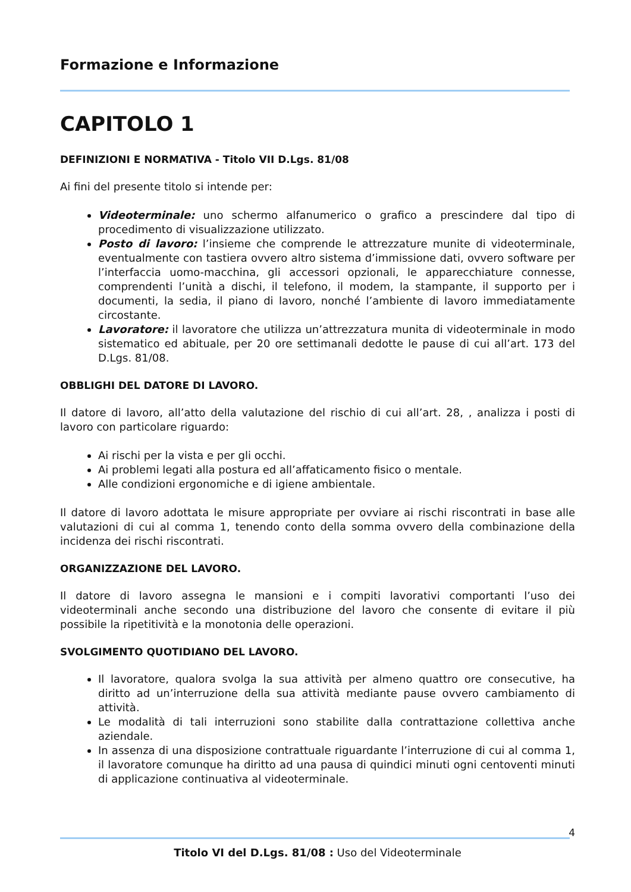Formazione e Informazione
CAPITOLO 1
DEFINIZIONI E NORMATIVA - Titolo VII D.Lgs. 81/08
Ai fini del presente titolo si intende per:
Videoterminale: uno schermo alfanumerico o grafico a prescindere dal tipo di procedimento di visualizzazione utilizzato.
Posto di lavoro: l’insieme che comprende le attrezzature munite di videoterminale, eventualmente con tastiera ovvero altro sistema d’immissione dati, ovvero software per l’interfaccia uomo-macchina, gli accessori opzionali, le apparecchiature connesse, comprendenti l’unità a dischi, il telefono, il modem, la stampante, il supporto per i documenti, la sedia, il piano di lavoro, nonché l’ambiente di lavoro immediatamente circostante.
Lavoratore: il lavoratore che utilizza un’attrezzatura munita di videoterminale in modo sistematico ed abituale, per 20 ore settimanali dedotte le pause di cui all’art. 173 del D.Lgs. 81/08.
OBBLIGHI DEL DATORE DI LAVORO.
Il datore di lavoro, all’atto della valutazione del rischio di cui all’art. 28, , analizza i posti di lavoro con particolare riguardo:
Ai rischi per la vista e per gli occhi.
Ai problemi legati alla postura ed all’affaticamento fisico o mentale.
Alle condizioni ergonomiche e di igiene ambientale.
Il datore di lavoro adottata le misure appropriate per ovviare ai rischi riscontrati in base alle valutazioni di cui al comma 1, tenendo conto della somma ovvero della combinazione della incidenza dei rischi riscontrati.
ORGANIZZAZIONE DEL LAVORO.
Il datore di lavoro assegna le mansioni e i compiti lavorativi comportanti l’uso dei videoterminali anche secondo una distribuzione del lavoro che consente di evitare il più possibile la ripetitività e la monotonia delle operazioni.
SVOLGIMENTO QUOTIDIANO DEL LAVORO.
Il lavoratore, qualora svolga la sua attività per almeno quattro ore consecutive, ha diritto ad un’interruzione della sua attività mediante pause ovvero cambiamento di attività.
Le modalità di tali interruzioni sono stabilite dalla contrattazione collettiva anche aziendale.
In assenza di una disposizione contrattuale riguardante l’interruzione di cui al comma 1, il lavoratore comunque ha diritto ad una pausa di quindici minuti ogni centoventi minuti di applicazione continuativa al videoterminale.
4
Titolo VI del D.Lgs. 81/08 : Uso del Videoterminale